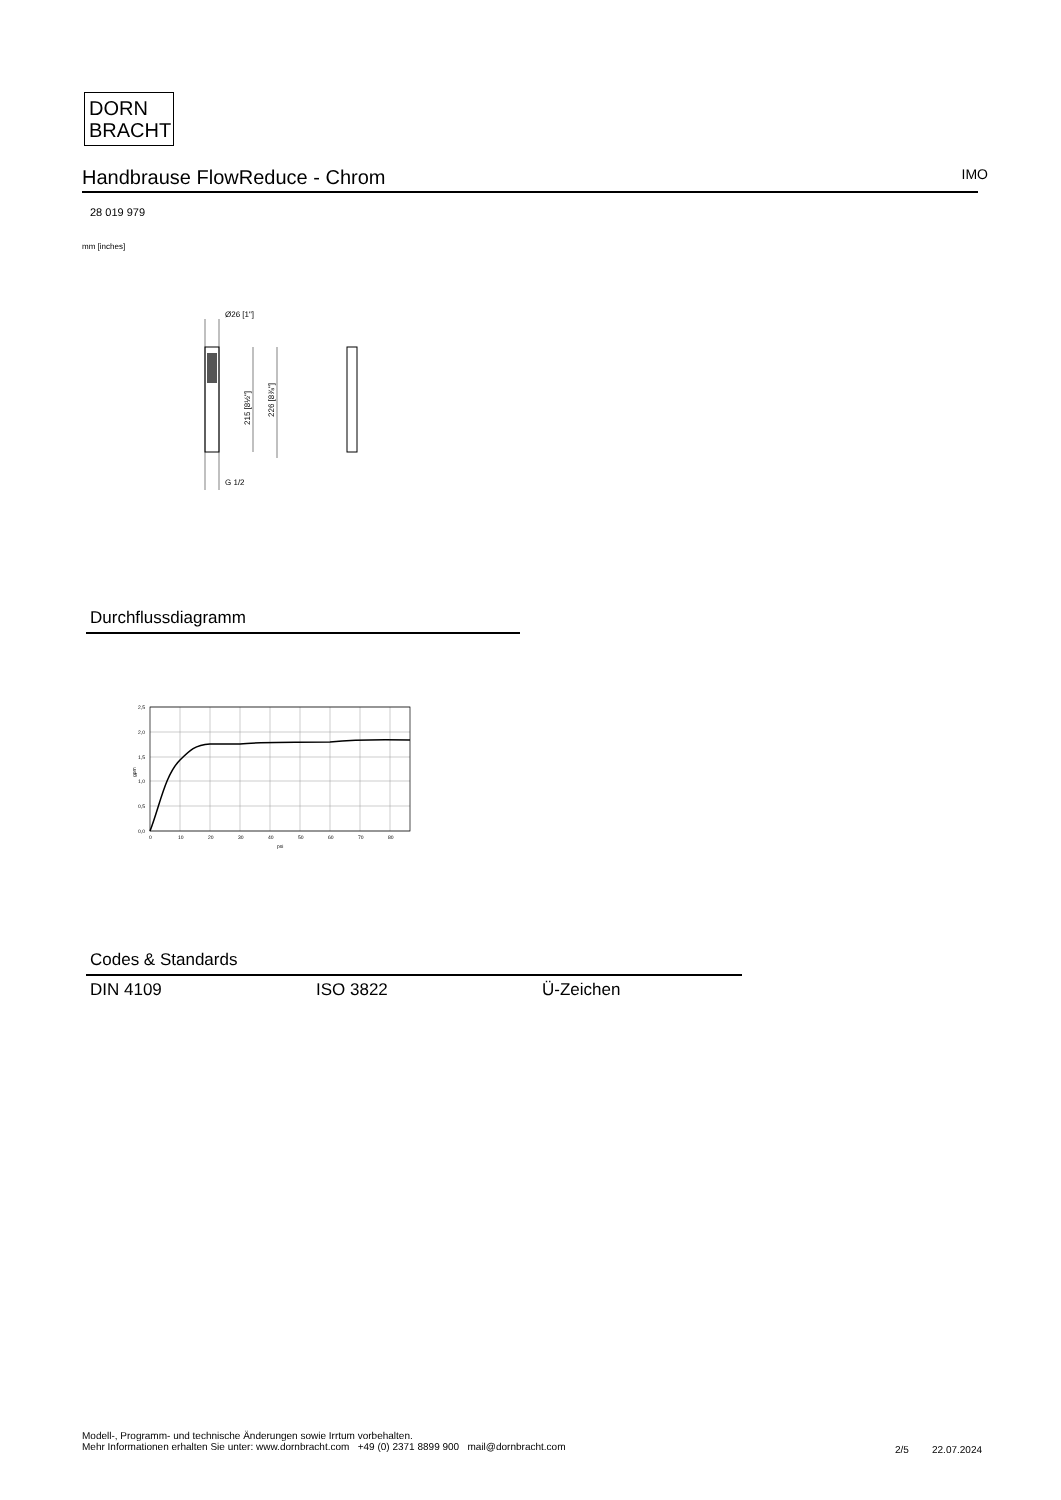DORN
BRACHT
Handbrause FlowReduce - Chrom IMO
28 019 979
mm [inches]
Ø26 [1"]
215 [8½"]
226 [8⅞"]
G 1/2
Durchflussdiagramm
2,5
2,0
1,5
1,0
0,5
0,0
0
10
20
30
40
50
60
70
80
psi
gpm
Codes & Standards
| DIN 4109 | ISO 3822 | Ü-Zeichen |
Modell-, Programm- und technische Änderungen sowie Irrtum vorbehalten.
Mehr Informationen erhalten Sie unter: www.dornbracht.com +49 (0) 2371 8899 900 mail@dornbracht.com
2/5 22.07.2024